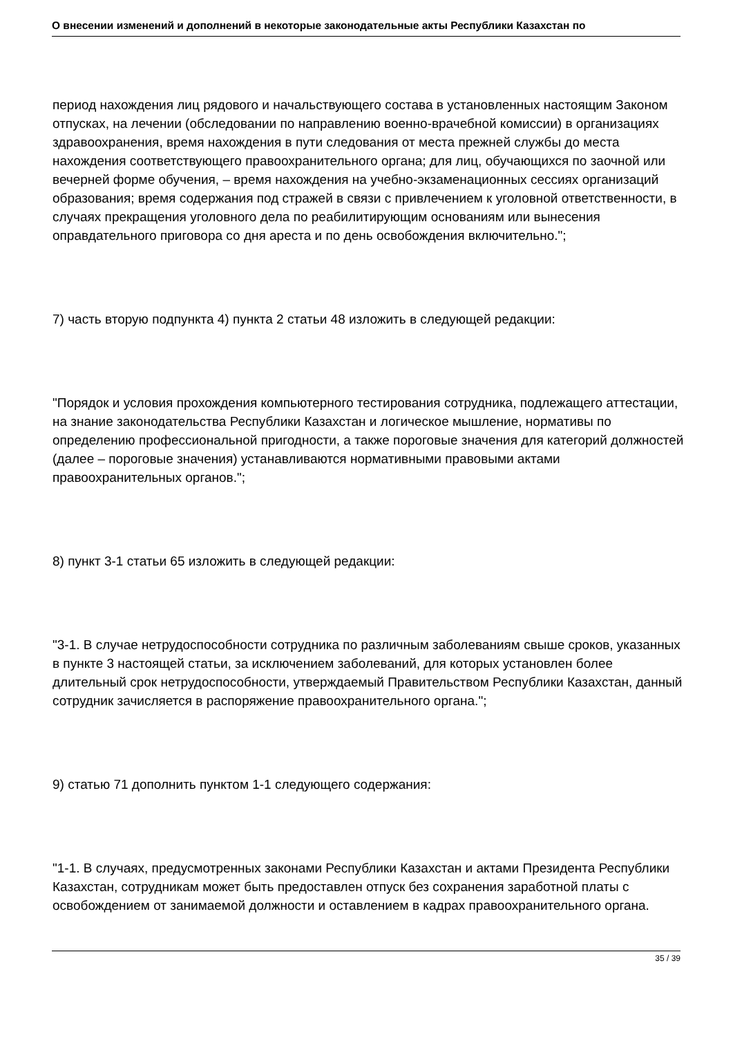О внесении изменений и дополнений в некоторые законодательные акты Республики Казахстан по
период нахождения лиц рядового и начальствующего состава в установленных настоящим Законом отпусках, на лечении (обследовании по направлению военно-врачебной комиссии) в организациях здравоохранения, время нахождения в пути следования от места прежней службы до места нахождения соответствующего правоохранительного органа; для лиц, обучающихся по заочной или вечерней форме обучения, – время нахождения на учебно-экзаменационных сессиях организаций образования; время содержания под стражей в связи с привлечением к уголовной ответственности, в случаях прекращения уголовного дела по реабилитирующим основаниям или вынесения оправдательного приговора со дня ареста и по день освобождения включительно.";
7) часть вторую подпункта 4) пункта 2 статьи 48 изложить в следующей редакции:
"Порядок и условия прохождения компьютерного тестирования сотрудника, подлежащего аттестации, на знание законодательства Республики Казахстан и логическое мышление, нормативы по определению профессиональной пригодности, а также пороговые значения для категорий должностей (далее – пороговые значения) устанавливаются нормативными правовыми актами правоохранительных органов.";
8) пункт 3-1 статьи 65 изложить в следующей редакции:
"3-1. В случае нетрудоспособности сотрудника по различным заболеваниям свыше сроков, указанных в пункте 3 настоящей статьи, за исключением заболеваний, для которых установлен более длительный срок нетрудоспособности, утверждаемый Правительством Республики Казахстан, данный сотрудник зачисляется в распоряжение правоохранительного органа.";
9) статью 71 дополнить пунктом 1-1 следующего содержания:
"1-1. В случаях, предусмотренных законами Республики Казахстан и актами Президента Республики Казахстан, сотрудникам может быть предоставлен отпуск без сохранения заработной платы с освобождением от занимаемой должности и оставлением в кадрах правоохранительного органа.
35 / 39